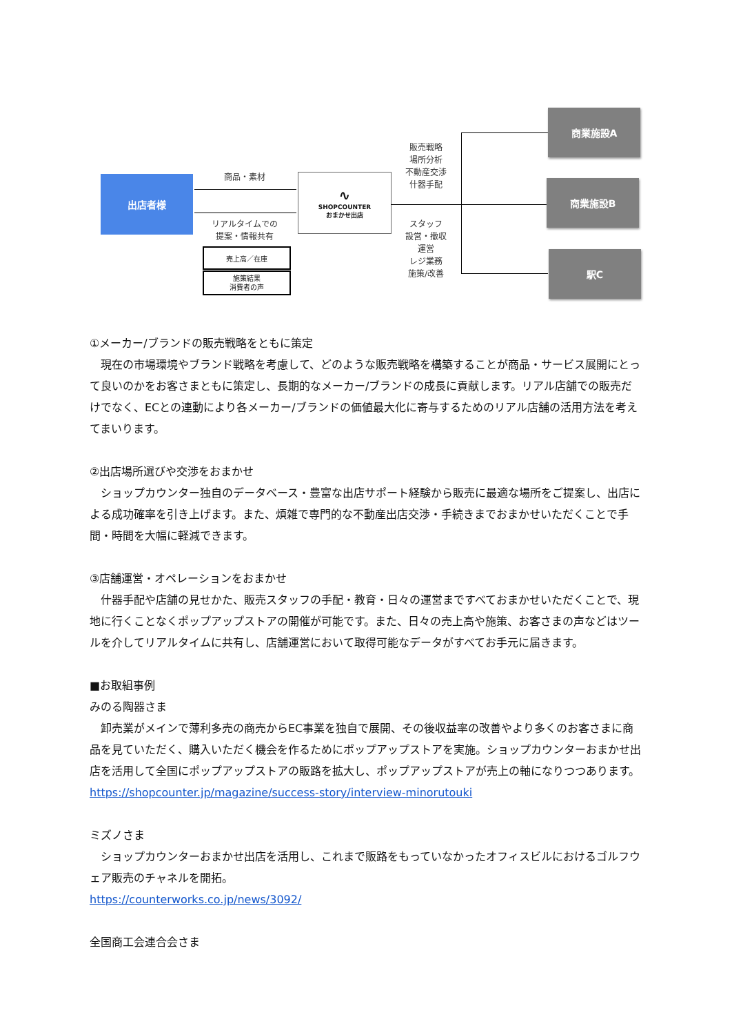出店者様 商品・素材
リアルタイムでの
提案・情報共有
売上高／在庫
施策結果
消費者の声
∿
SHOPCOUNTER
おまかせ出店
販売戦略
場所分析
不動産交渉
什器手配
スタッフ
設営・撤収
運営
レジ業務
施策/改善
商業施設A
商業施設B
駅C
①メーカー/ブランドの販売戦略をともに策定
　現在の市場環境やブランド戦略を考慮して、どのような販売戦略を構築することが商品・サービス展開にとって良いのかをお客さまともに策定し、長期的なメーカー/ブランドの成長に貢献します。リアル店舗での販売だけでなく、ECとの連動により各メーカー/ブランドの価値最大化に寄与するためのリアル店舗の活用方法を考えてまいります。
②出店場所選びや交渉をおまかせ
　ショップカウンター独自のデータベース・豊富な出店サポート経験から販売に最適な場所をご提案し、出店による成功確率を引き上げます。また、煩雑で専門的な不動産出店交渉・手続きまでおまかせいただくことで手間・時間を大幅に軽減できます。
③店舗運営・オペレーションをおまかせ
　什器手配や店舗の見せかた、販売スタッフの手配・教育・日々の運営まですべておまかせいただくことで、現地に行くことなくポップアップストアの開催が可能です。また、日々の売上高や施策、お客さまの声などはツールを介してリアルタイムに共有し、店舗運営において取得可能なデータがすべてお手元に届きます。
■お取組事例
みのる陶器さま
　卸売業がメインで薄利多売の商売からEC事業を独自で展開、その後収益率の改善やより多くのお客さまに商品を見ていただく、購入いただく機会を作るためにポップアップストアを実施。ショップカウンターおまかせ出店を活用して全国にポップアップストアの販路を拡大し、ポップアップストアが売上の軸になりつつあります。
https://shopcounter.jp/magazine/success-story/interview-minorutouki
ミズノさま
　ショップカウンターおまかせ出店を活用し、これまで販路をもっていなかったオフィスビルにおけるゴルフウェア販売のチャネルを開拓。
https://counterworks.co.jp/news/3092/
全国商工会連合会さま